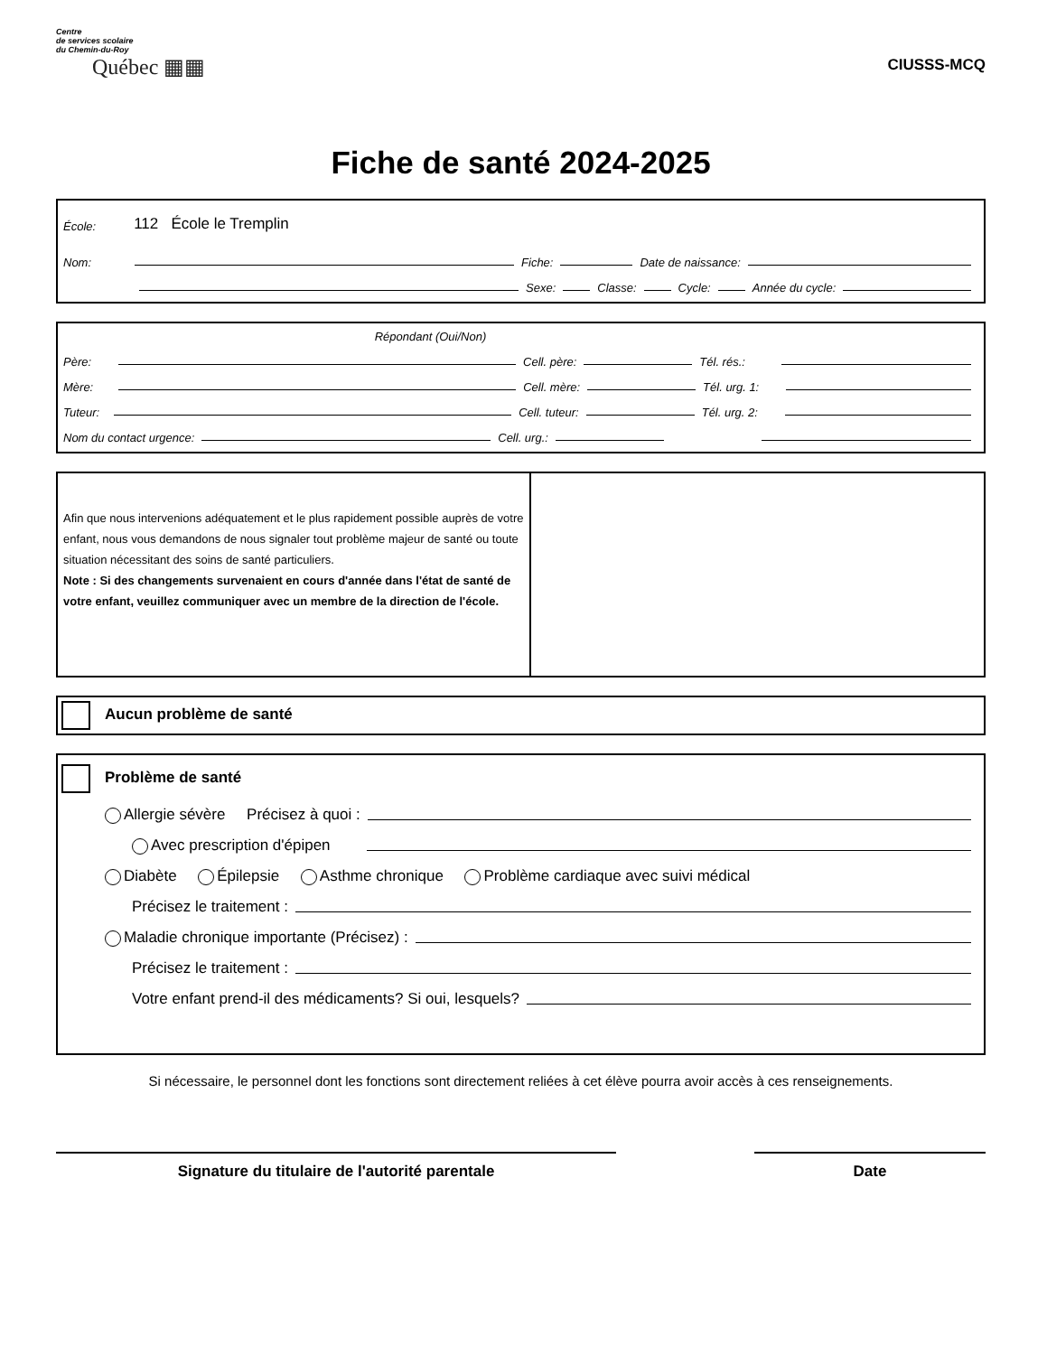Centre
de services scolaire
du Chemin-du-Roy
Québec ▦▦
CIUSSS-MCQ
Fiche de santé 2024-2025
École: 112 École le Tremplin
Nom:
Fiche:
Date de naissance:
Sexe:
Classe:
Cycle:
Année du cycle:
Répondant (Oui/Non)
Père:
Cell. père:
Tél. rés.:
Mère:
Cell. mère:
Tél. urg. 1:
Tuteur:
Cell. tuteur:
Tél. urg. 2:
Nom du contact urgence:
Cell. urg.:
Afin que nous intervenions adéquatement et le plus rapidement possible auprès de votre enfant, nous vous demandons de nous signaler tout problème majeur de santé ou toute situation nécessitant des soins de santé particuliers.
Note : Si des changements survenaient en cours d'année dans l'état de santé de votre enfant, veuillez communiquer avec un membre de la direction de l'école.
Aucun problème de santé
Problème de santé
Allergie sévère Précisez à quoi :
Avec prescription d'épipen
Diabète Épilepsie Asthme chronique Problème cardiaque avec suivi médical
Précisez le traitement :
Maladie chronique importante (Précisez) :
Précisez le traitement :
Votre enfant prend-il des médicaments? Si oui, lesquels?
Si nécessaire, le personnel dont les fonctions sont directement reliées à cet élève pourra avoir accès à ces renseignements.
Signature du titulaire de l'autorité parentale Date